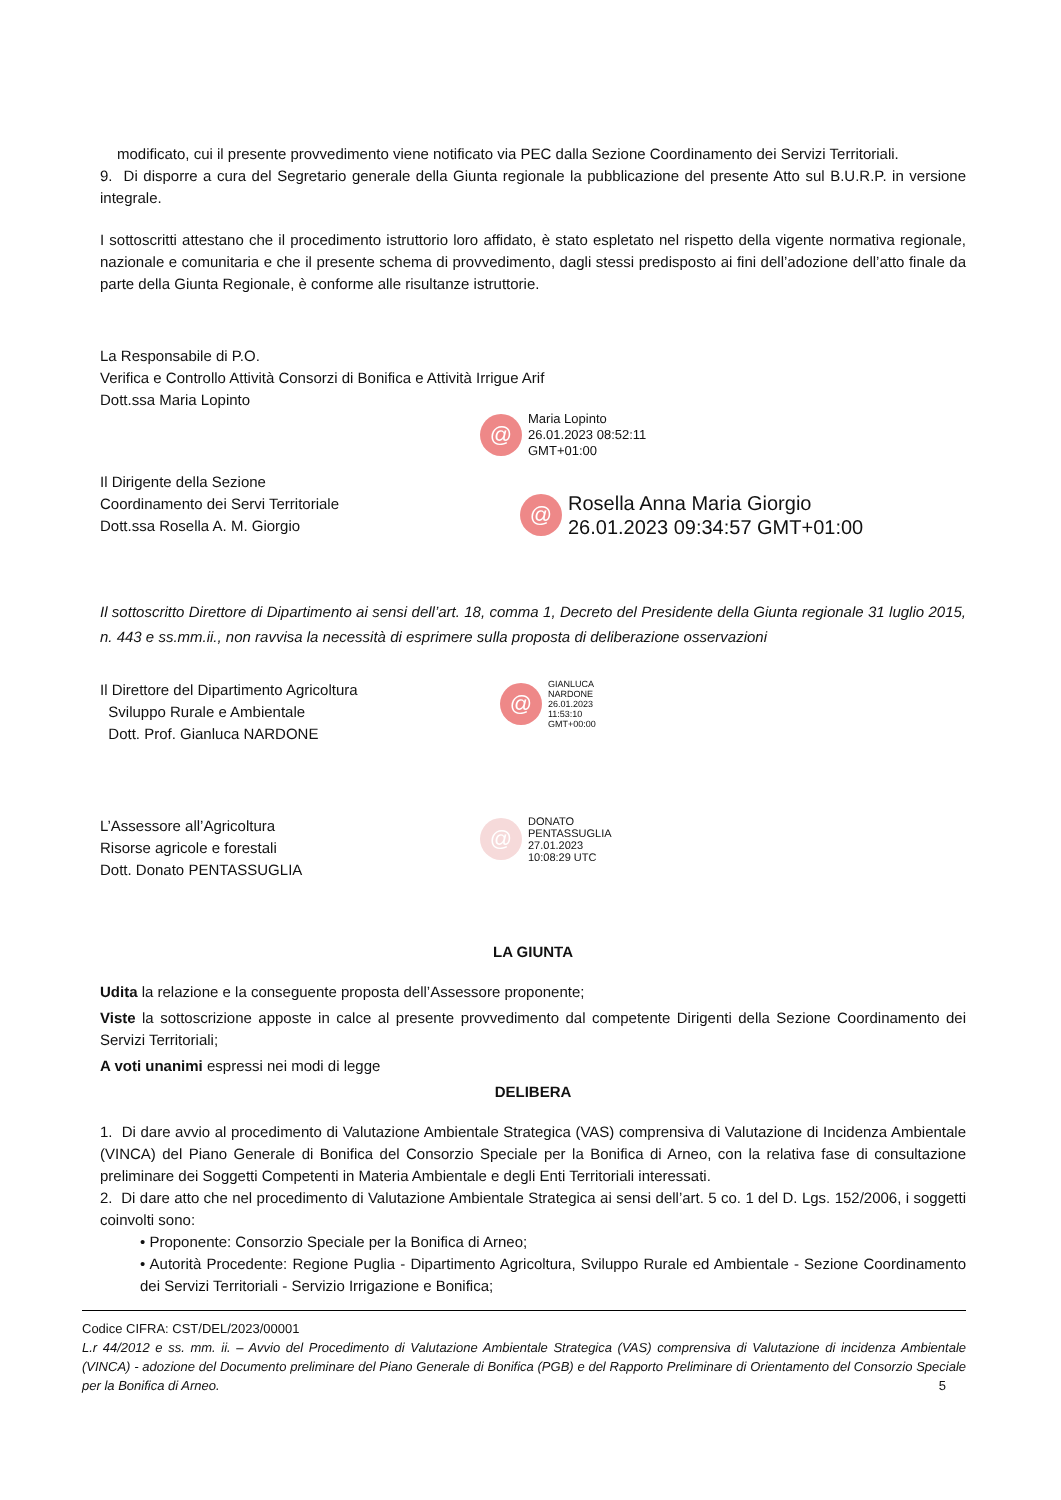modificato, cui il presente provvedimento viene notificato via PEC dalla Sezione Coordinamento dei Servizi Territoriali.
9. Di disporre a cura del Segretario generale della Giunta regionale la pubblicazione del presente Atto sul B.U.R.P. in versione integrale.
I sottoscritti attestano che il procedimento istruttorio loro affidato, è stato espletato nel rispetto della vigente normativa regionale, nazionale e comunitaria e che il presente schema di provvedimento, dagli stessi predisposto ai fini dell’adozione dell’atto finale da parte della Giunta Regionale, è conforme alle risultanze istruttorie.
La Responsabile di P.O.
Verifica e Controllo Attività Consorzi di Bonifica e Attività Irrigue Arif
Dott.ssa Maria Lopinto
@
Maria Lopinto
26.01.2023 08:52:11
GMT+01:00
Il Dirigente della Sezione
Coordinamento dei Servi Territoriale
Dott.ssa Rosella A. M. Giorgio
@
Rosella Anna Maria Giorgio
26.01.2023 09:34:57 GMT+01:00
Il sottoscritto Direttore di Dipartimento ai sensi dell’art. 18, comma 1, Decreto del Presidente della Giunta regionale 31 luglio 2015, n. 443 e ss.mm.ii., non ravvisa la necessità di esprimere sulla proposta di deliberazione osservazioni
Il Direttore del Dipartimento Agricoltura
Sviluppo Rurale e Ambientale
Dott. Prof. Gianluca NARDONE
@
GIANLUCA
NARDONE
26.01.2023
11:53:10
GMT+00:00
L’Assessore all’Agricoltura
Risorse agricole e forestali
Dott. Donato PENTASSUGLIA
@
DONATO
PENTASSUGLIA
27.01.2023
10:08:29 UTC
LA GIUNTA
Udita la relazione e la conseguente proposta dell’Assessore proponente;
Viste la sottoscrizione apposte in calce al presente provvedimento dal competente Dirigenti della Sezione Coordinamento dei Servizi Territoriali;
A voti unanimi espressi nei modi di legge
DELIBERA
1. Di dare avvio al procedimento di Valutazione Ambientale Strategica (VAS) comprensiva di Valutazione di Incidenza Ambientale (VINCA) del Piano Generale di Bonifica del Consorzio Speciale per la Bonifica di Arneo, con la relativa fase di consultazione preliminare dei Soggetti Competenti in Materia Ambientale e degli Enti Territoriali interessati.
2. Di dare atto che nel procedimento di Valutazione Ambientale Strategica ai sensi dell’art. 5 co. 1 del D. Lgs. 152/2006, i soggetti coinvolti sono:
• Proponente: Consorzio Speciale per la Bonifica di Arneo;
• Autorità Procedente: Regione Puglia - Dipartimento Agricoltura, Sviluppo Rurale ed Ambientale - Sezione Coordinamento dei Servizi Territoriali - Servizio Irrigazione e Bonifica;
Codice CIFRA: CST/DEL/2023/00001
L.r 44/2012 e ss. mm. ii. – Avvio del Procedimento di Valutazione Ambientale Strategica (VAS) comprensiva di Valutazione di incidenza Ambientale (VINCA) - adozione del Documento preliminare del Piano Generale di Bonifica (PGB) e del Rapporto Preliminare di Orientamento del Consorzio Speciale per la Bonifica di Arneo. 5